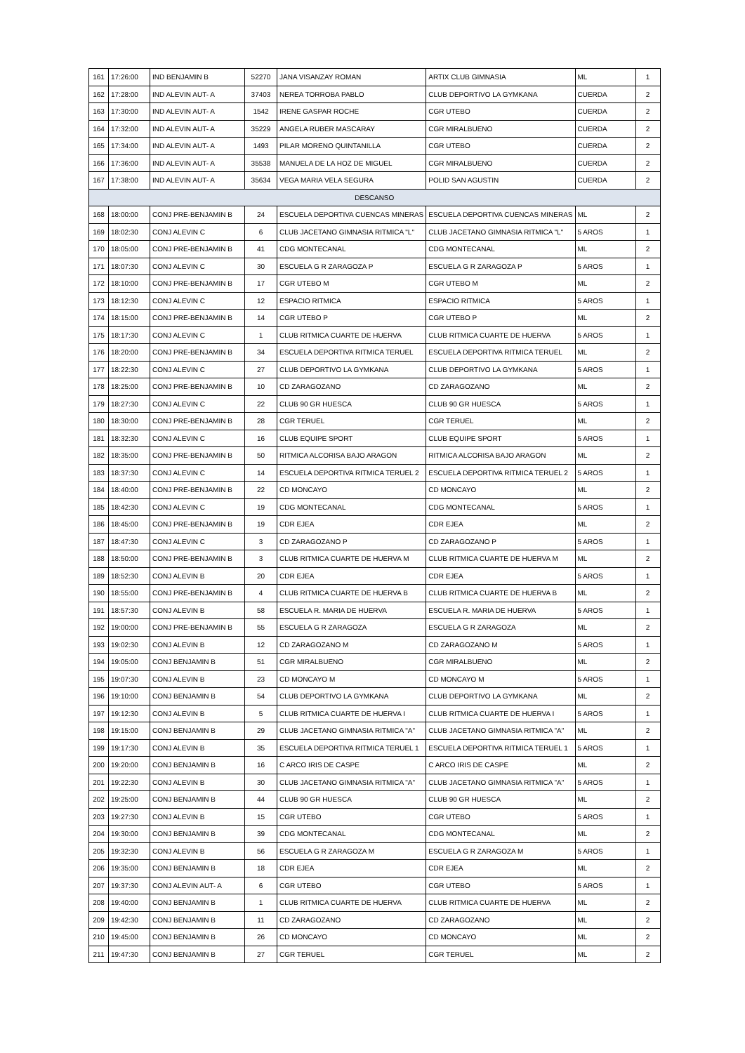| 161 | 17:26:00 | IND BENJAMIN B | 52270 | JANA VISANZAY ROMAN | ARTIX CLUB GIMNASIA | ML | 1 |
| 162 | 17:28:00 | IND ALEVIN AUT- A | 37403 | NEREA TORROBA PABLO | CLUB DEPORTIVO LA GYMKANA | CUERDA | 2 |
| 163 | 17:30:00 | IND ALEVIN AUT- A | 1542 | IRENE GASPAR ROCHE | CGR UTEBO | CUERDA | 2 |
| 164 | 17:32:00 | IND ALEVIN AUT- A | 35229 | ANGELA RUBER MASCARAY | CGR MIRALBUENO | CUERDA | 2 |
| 165 | 17:34:00 | IND ALEVIN AUT- A | 1493 | PILAR MORENO QUINTANILLA | CGR UTEBO | CUERDA | 2 |
| 166 | 17:36:00 | IND ALEVIN AUT- A | 35538 | MANUELA DE LA HOZ DE MIGUEL | CGR MIRALBUENO | CUERDA | 2 |
| 167 | 17:38:00 | IND ALEVIN AUT- A | 35634 | VEGA MARIA VELA SEGURA | POLID SAN AGUSTIN | CUERDA | 2 |
| DESCANSO | | | | | | | |
| 168 | 18:00:00 | CONJ PRE-BENJAMIN B | 24 | ESCUELA DEPORTIVA CUENCAS MINERAS | ESCUELA DEPORTIVA CUENCAS MINERAS | ML | 2 |
| 169 | 18:02:30 | CONJ ALEVIN C | 6 | CLUB JACETANO GIMNASIA RITMICA "L" | CLUB JACETANO GIMNASIA RITMICA "L" | 5 AROS | 1 |
| 170 | 18:05:00 | CONJ PRE-BENJAMIN B | 41 | CDG MONTECANAL | CDG MONTECANAL | ML | 2 |
| 171 | 18:07:30 | CONJ ALEVIN C | 30 | ESCUELA G R ZARAGOZA P | ESCUELA G R ZARAGOZA P | 5 AROS | 1 |
| 172 | 18:10:00 | CONJ PRE-BENJAMIN B | 17 | CGR UTEBO M | CGR UTEBO M | ML | 2 |
| 173 | 18:12:30 | CONJ ALEVIN C | 12 | ESPACIO RITMICA | ESPACIO RITMICA | 5 AROS | 1 |
| 174 | 18:15:00 | CONJ PRE-BENJAMIN B | 14 | CGR UTEBO P | CGR UTEBO P | ML | 2 |
| 175 | 18:17:30 | CONJ ALEVIN C | 1 | CLUB RITMICA CUARTE DE HUERVA | CLUB RITMICA CUARTE DE HUERVA | 5 AROS | 1 |
| 176 | 18:20:00 | CONJ PRE-BENJAMIN B | 34 | ESCUELA DEPORTIVA RITMICA TERUEL | ESCUELA DEPORTIVA RITMICA TERUEL | ML | 2 |
| 177 | 18:22:30 | CONJ ALEVIN C | 27 | CLUB DEPORTIVO LA GYMKANA | CLUB DEPORTIVO LA GYMKANA | 5 AROS | 1 |
| 178 | 18:25:00 | CONJ PRE-BENJAMIN B | 10 | CD ZARAGOZANO | CD ZARAGOZANO | ML | 2 |
| 179 | 18:27:30 | CONJ ALEVIN C | 22 | CLUB 90 GR HUESCA | CLUB 90 GR HUESCA | 5 AROS | 1 |
| 180 | 18:30:00 | CONJ PRE-BENJAMIN B | 28 | CGR TERUEL | CGR TERUEL | ML | 2 |
| 181 | 18:32:30 | CONJ ALEVIN C | 16 | CLUB EQUIPE SPORT | CLUB EQUIPE SPORT | 5 AROS | 1 |
| 182 | 18:35:00 | CONJ PRE-BENJAMIN B | 50 | RITMICA ALCORISA BAJO ARAGON | RITMICA ALCORISA BAJO ARAGON | ML | 2 |
| 183 | 18:37:30 | CONJ ALEVIN C | 14 | ESCUELA DEPORTIVA RITMICA TERUEL 2 | ESCUELA DEPORTIVA RITMICA TERUEL 2 | 5 AROS | 1 |
| 184 | 18:40:00 | CONJ PRE-BENJAMIN B | 22 | CD MONCAYO | CD MONCAYO | ML | 2 |
| 185 | 18:42:30 | CONJ ALEVIN C | 19 | CDG MONTECANAL | CDG MONTECANAL | 5 AROS | 1 |
| 186 | 18:45:00 | CONJ PRE-BENJAMIN B | 19 | CDR EJEA | CDR EJEA | ML | 2 |
| 187 | 18:47:30 | CONJ ALEVIN C | 3 | CD ZARAGOZANO P | CD ZARAGOZANO P | 5 AROS | 1 |
| 188 | 18:50:00 | CONJ PRE-BENJAMIN B | 3 | CLUB RITMICA CUARTE DE HUERVA M | CLUB RITMICA CUARTE DE HUERVA M | ML | 2 |
| 189 | 18:52:30 | CONJ ALEVIN B | 20 | CDR EJEA | CDR EJEA | 5 AROS | 1 |
| 190 | 18:55:00 | CONJ PRE-BENJAMIN B | 4 | CLUB RITMICA CUARTE DE HUERVA B | CLUB RITMICA CUARTE DE HUERVA B | ML | 2 |
| 191 | 18:57:30 | CONJ ALEVIN B | 58 | ESCUELA R. MARIA DE HUERVA | ESCUELA R. MARIA DE HUERVA | 5 AROS | 1 |
| 192 | 19:00:00 | CONJ PRE-BENJAMIN B | 55 | ESCUELA G R ZARAGOZA | ESCUELA G R ZARAGOZA | ML | 2 |
| 193 | 19:02:30 | CONJ ALEVIN B | 12 | CD ZARAGOZANO M | CD ZARAGOZANO M | 5 AROS | 1 |
| 194 | 19:05:00 | CONJ BENJAMIN B | 51 | CGR MIRALBUENO | CGR MIRALBUENO | ML | 2 |
| 195 | 19:07:30 | CONJ ALEVIN B | 23 | CD MONCAYO M | CD MONCAYO M | 5 AROS | 1 |
| 196 | 19:10:00 | CONJ BENJAMIN B | 54 | CLUB DEPORTIVO LA GYMKANA | CLUB DEPORTIVO LA GYMKANA | ML | 2 |
| 197 | 19:12:30 | CONJ ALEVIN B | 5 | CLUB RITMICA CUARTE DE HUERVA I | CLUB RITMICA CUARTE DE HUERVA I | 5 AROS | 1 |
| 198 | 19:15:00 | CONJ BENJAMIN B | 29 | CLUB JACETANO GIMNASIA RITMICA "A" | CLUB JACETANO GIMNASIA RITMICA "A" | ML | 2 |
| 199 | 19:17:30 | CONJ ALEVIN B | 35 | ESCUELA DEPORTIVA RITMICA TERUEL 1 | ESCUELA DEPORTIVA RITMICA TERUEL 1 | 5 AROS | 1 |
| 200 | 19:20:00 | CONJ BENJAMIN B | 16 | C ARCO IRIS DE CASPE | C ARCO IRIS DE CASPE | ML | 2 |
| 201 | 19:22:30 | CONJ ALEVIN B | 30 | CLUB JACETANO GIMNASIA RITMICA "A" | CLUB JACETANO GIMNASIA RITMICA "A" | 5 AROS | 1 |
| 202 | 19:25:00 | CONJ BENJAMIN B | 44 | CLUB 90 GR HUESCA | CLUB 90 GR HUESCA | ML | 2 |
| 203 | 19:27:30 | CONJ ALEVIN B | 15 | CGR UTEBO | CGR UTEBO | 5 AROS | 1 |
| 204 | 19:30:00 | CONJ BENJAMIN B | 39 | CDG MONTECANAL | CDG MONTECANAL | ML | 2 |
| 205 | 19:32:30 | CONJ ALEVIN B | 56 | ESCUELA G R ZARAGOZA M | ESCUELA G R ZARAGOZA M | 5 AROS | 1 |
| 206 | 19:35:00 | CONJ BENJAMIN B | 18 | CDR EJEA | CDR EJEA | ML | 2 |
| 207 | 19:37:30 | CONJ ALEVIN AUT- A | 6 | CGR UTEBO | CGR UTEBO | 5 AROS | 1 |
| 208 | 19:40:00 | CONJ BENJAMIN B | 1 | CLUB RITMICA CUARTE DE HUERVA | CLUB RITMICA CUARTE DE HUERVA | ML | 2 |
| 209 | 19:42:30 | CONJ BENJAMIN B | 11 | CD ZARAGOZANO | CD ZARAGOZANO | ML | 2 |
| 210 | 19:45:00 | CONJ BENJAMIN B | 26 | CD MONCAYO | CD MONCAYO | ML | 2 |
| 211 | 19:47:30 | CONJ BENJAMIN B | 27 | CGR TERUEL | CGR TERUEL | ML | 2 |